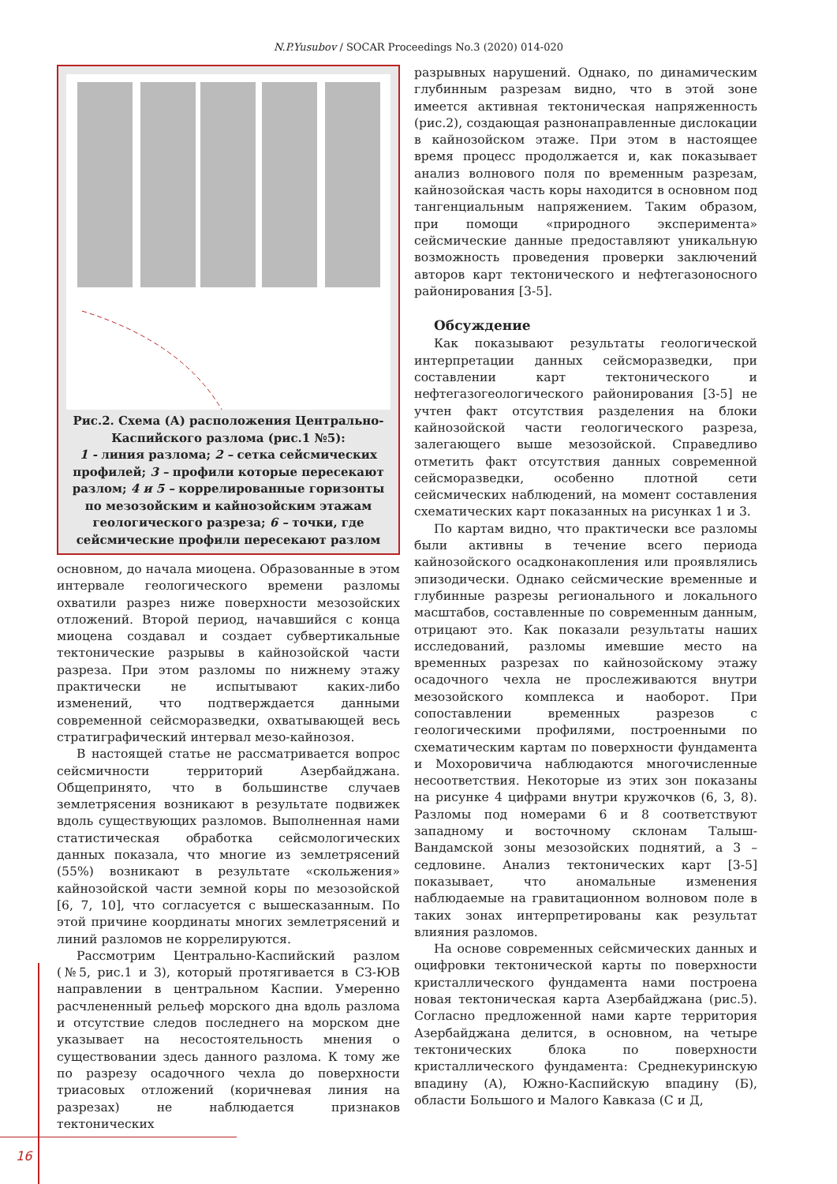N.P.Yusubov / SOCAR Proceedings No.3 (2020) 014-020
Рис.2. Схема (А) расположения Центрально-Каспийского разлома (рис.1 №5):
1 - линия разлома; 2 – сетка сейсмических профилей; 3 – профили которые пересекают разлом; 4 и 5 – коррелированные горизонты по мезозойским и кайнозойским этажам геологического разреза; 6 – точки, где сейсмические профили пересекают разлом
основном, до начала миоцена. Образованные в этом интервале геологического времени разломы охватили разрез ниже поверхности мезозойских отложений. Второй период, начавшийся с конца миоцена создавал и создает субвертикальные тектонические разрывы в кайнозойской части разреза. При этом разломы по нижнему этажу практически не испытывают каких-либо изменений, что подтверждается данными современной сейсморазведки, охватывающей весь стратиграфический интервал мезо-кайнозоя.
В настоящей статье не рассматривается вопрос сейсмичности территорий Азербайджана. Общепринято, что в большинстве случаев землетрясения возникают в результате подвижек вдоль существующих разломов. Выполненная нами статистическая обработка сейсмологических данных показала, что многие из землетрясений (55%) возникают в результате «скольжения» кайнозойской части земной коры по мезозойской [6, 7, 10], что согласуется с вышесказанным. По этой причине координаты многих землетрясений и линий разломов не коррелируются.
Рассмотрим Центрально-Каспийский разлом (№5, рис.1 и 3), который протягивается в СЗ-ЮВ направлении в центральном Каспии. Умеренно расчлененный рельеф морского дна вдоль разлома и отсутствие следов последнего на морском дне указывает на несостоятельность мнения о существовании здесь данного разлома. К тому же по разрезу осадочного чехла до поверхности триасовых отложений (коричневая линия на разрезах) не наблюдается признаков тектонических
разрывных нарушений. Однако, по динамическим глубинным разрезам видно, что в этой зоне имеется активная тектоническая напряженность (рис.2), создающая разнонаправленные дислокации в кайнозойском этаже. При этом в настоящее время процесс продолжается и, как показывает анализ волнового поля по временным разрезам, кайнозойская часть коры находится в основном под тангенциальным напряжением. Таким образом, при помощи «природного эксперимента» сейсмические данные предоставляют уникальную возможность проведения проверки заключений авторов карт тектонического и нефтегазоносного районирования [3-5].
Обсуждение
Как показывают результаты геологической интерпретации данных сейсморазведки, при составлении карт тектонического и нефтегазогеологического районирования [3-5] не учтен факт отсутствия разделения на блоки кайнозойской части геологического разреза, залегающего выше мезозойской. Справедливо отметить факт отсутствия данных современной сейсморазведки, особенно плотной сети сейсмических наблюдений, на момент составления схематических карт показанных на рисунках 1 и 3.
По картам видно, что практически все разломы были активны в течение всего периода кайнозойского осадконакопления или проявлялись эпизодически. Однако сейсмические временные и глубинные разрезы регионального и локального масштабов, составленные по современным данным, отрицают это. Как показали результаты наших исследований, разломы имевшие место на временных разрезах по кайнозойскому этажу осадочного чехла не прослеживаются внутри мезозойского комплекса и наоборот. При сопоставлении временных разрезов с геологическими профилями, построенными по схематическим картам по поверхности фундамента и Мохоровичича наблюдаются многочисленные несоответствия. Некоторые из этих зон показаны на рисунке 4 цифрами внутри кружочков (6, 3, 8). Разломы под номерами 6 и 8 соответствуют западному и восточному склонам Талыш-Вандамской зоны мезозойских поднятий, а 3 – седловине. Анализ тектонических карт [3-5] показывает, что аномальные изменения наблюдаемые на гравитационном волновом поле в таких зонах интерпретированы как результат влияния разломов.
На основе современных сейсмических данных и оцифровки тектонической карты по поверхности кристаллического фундамента нами построена новая тектоническая карта Азербайджана (рис.5). Согласно предложенной нами карте территория Азербайджана делится, в основном, на четыре тектонических блока по поверхности кристаллического фундамента: Среднекуринскую впадину (А), Южно-Каспийскую впадину (Б), области Большого и Малого Кавказа (С и Д,
16